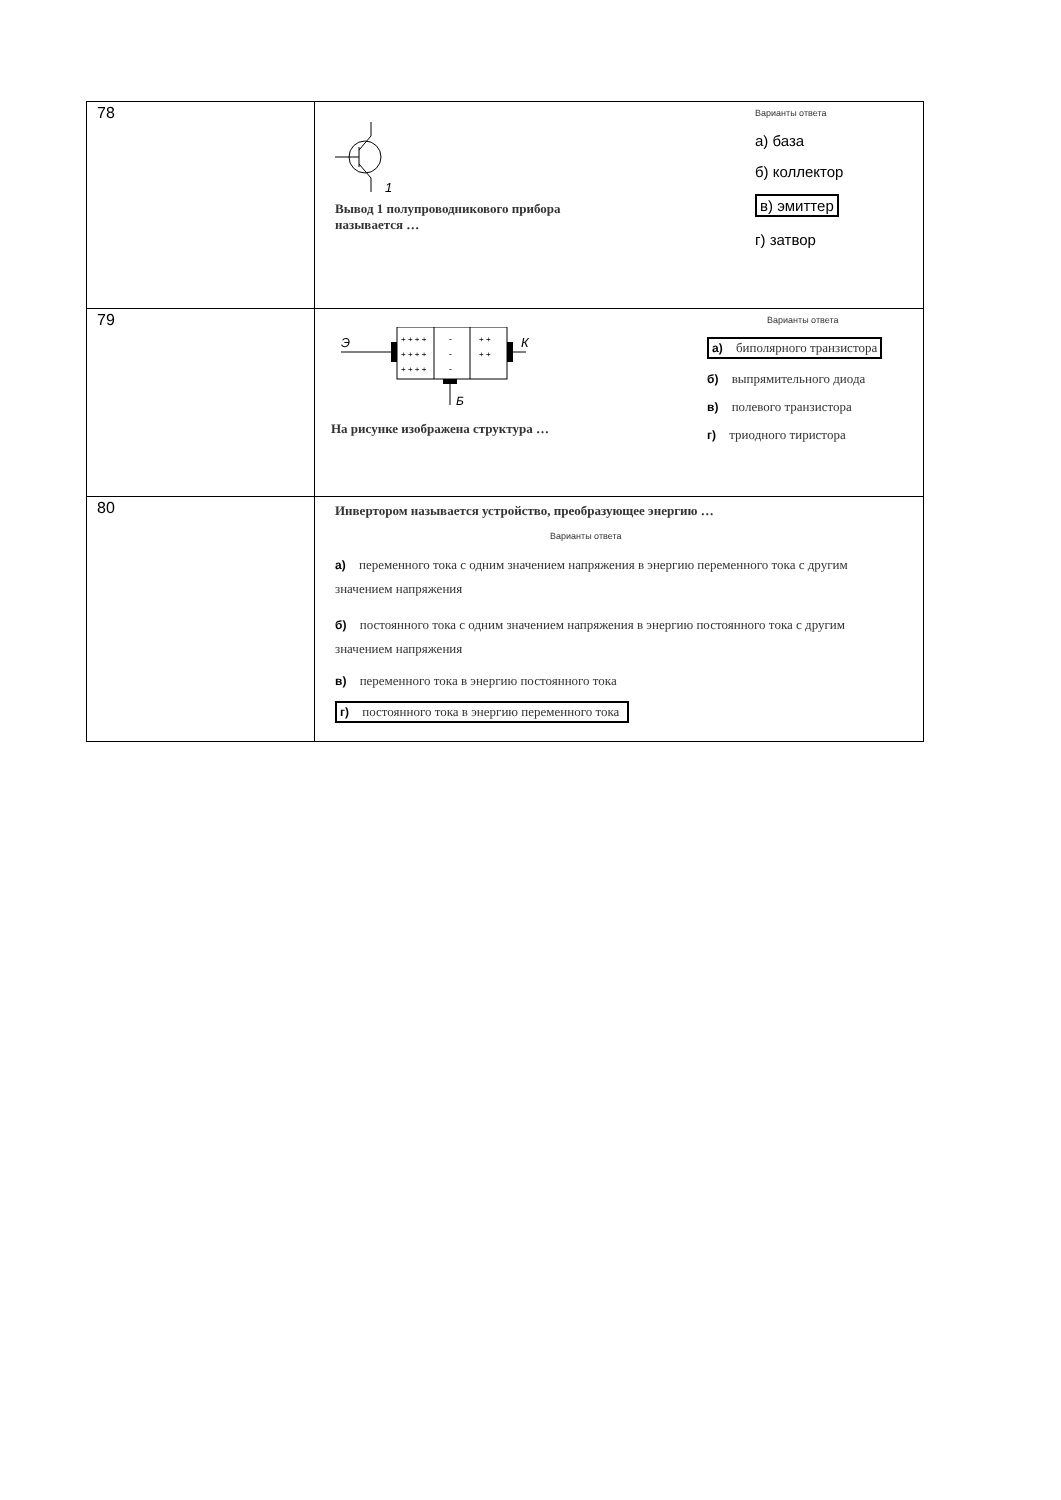| 78 | 1 Вывод 1 полупроводникового прибора называется … Варианты ответа а) база б) коллектор в) эмиттер г) затвор |
| 79 | Э К Б + + + + + + + + + + + + - - - + + + + На рисунке изображена структура … Варианты ответа а) биполярного транзистора б) выпрямительного диода в) полевого транзистора г) триодного тиристора |
| 80 | Инвертором называется устройство, преобразующее энергию … Варианты ответа а) переменного тока с одним значением напряжения в энергию переменного тока с другим значением напряжения б) постоянного тока с одним значением напряжения в энергию постоянного тока с другим значением напряжения в) переменного тока в энергию постоянного тока г) постоянного тока в энергию переменного тока |